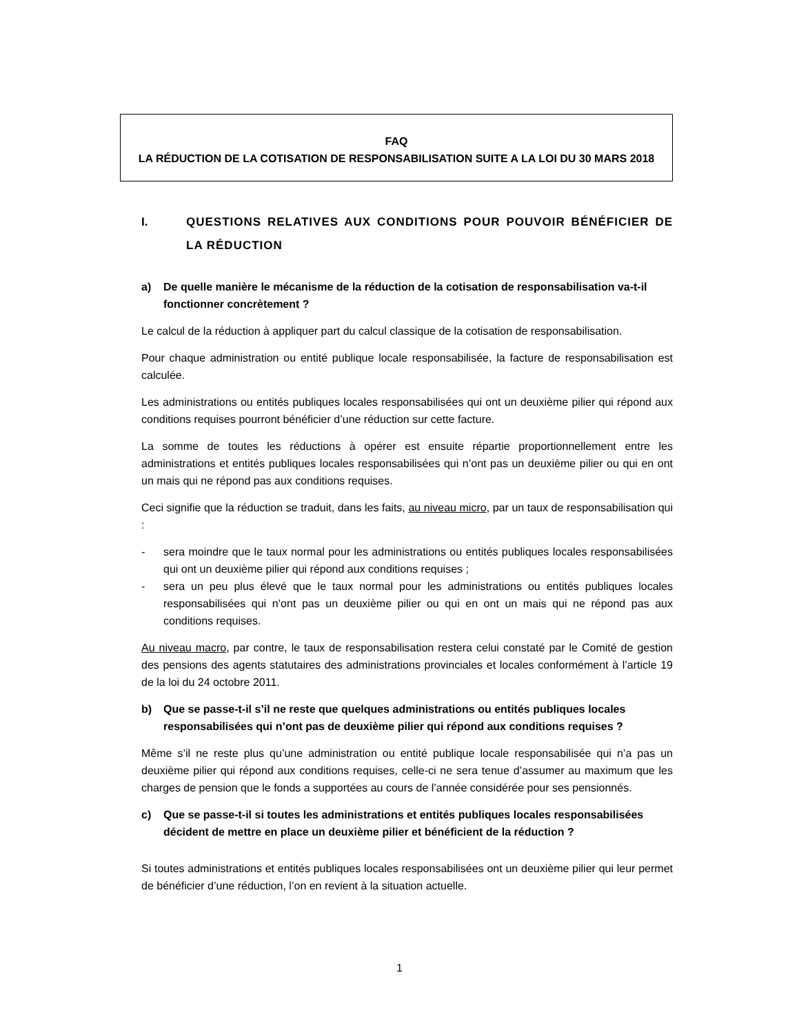FAQ
LA RÉDUCTION DE LA COTISATION DE RESPONSABILISATION SUITE A LA LOI DU 30 MARS 2018
I. QUESTIONS RELATIVES AUX CONDITIONS POUR POUVOIR BÉNÉFICIER DE LA RÉDUCTION
a) De quelle manière le mécanisme de la réduction de la cotisation de responsabilisation va-t-il fonctionner concrètement ?
Le calcul de la réduction à appliquer part du calcul classique de la cotisation de responsabilisation.
Pour chaque administration ou entité publique locale responsabilisée, la facture de responsabilisation est calculée.
Les administrations ou entités publiques locales responsabilisées qui ont un deuxième pilier qui répond aux conditions requises pourront bénéficier d’une réduction sur cette facture.
La somme de toutes les réductions à opérer est ensuite répartie proportionnellement entre les administrations et entités publiques locales responsabilisées qui n’ont pas un deuxième pilier ou qui en ont un mais qui ne répond pas aux conditions requises.
Ceci signifie que la réduction se traduit, dans les faits, au niveau micro, par un taux de responsabilisation qui :
- sera moindre que le taux normal pour les administrations ou entités publiques locales responsabilisées qui ont un deuxième pilier qui répond aux conditions requises ;
- sera un peu plus élevé que le taux normal pour les administrations ou entités publiques locales responsabilisées qui n’ont pas un deuxième pilier ou qui en ont un mais qui ne répond pas aux conditions requises.
Au niveau macro, par contre, le taux de responsabilisation restera celui constaté par le Comité de gestion des pensions des agents statutaires des administrations provinciales et locales conformément à l’article 19 de la loi du 24 octobre 2011.
b) Que se passe-t-il s’il ne reste que quelques administrations ou entités publiques locales responsabilisées qui n’ont pas de deuxième pilier qui répond aux conditions requises ?
Même s’il ne reste plus qu’une administration ou entité publique locale responsabilisée qui n’a pas un deuxième pilier qui répond aux conditions requises, celle-ci ne sera tenue d’assumer au maximum que les charges de pension que le fonds a supportées au cours de l’année considérée pour ses pensionnés.
c) Que se passe-t-il si toutes les administrations et entités publiques locales responsabilisées décident de mettre en place un deuxième pilier et bénéficient de la réduction ?
Si toutes administrations et entités publiques locales responsabilisées ont un deuxième pilier qui leur permet de bénéficier d’une réduction, l’on en revient à la situation actuelle.
1